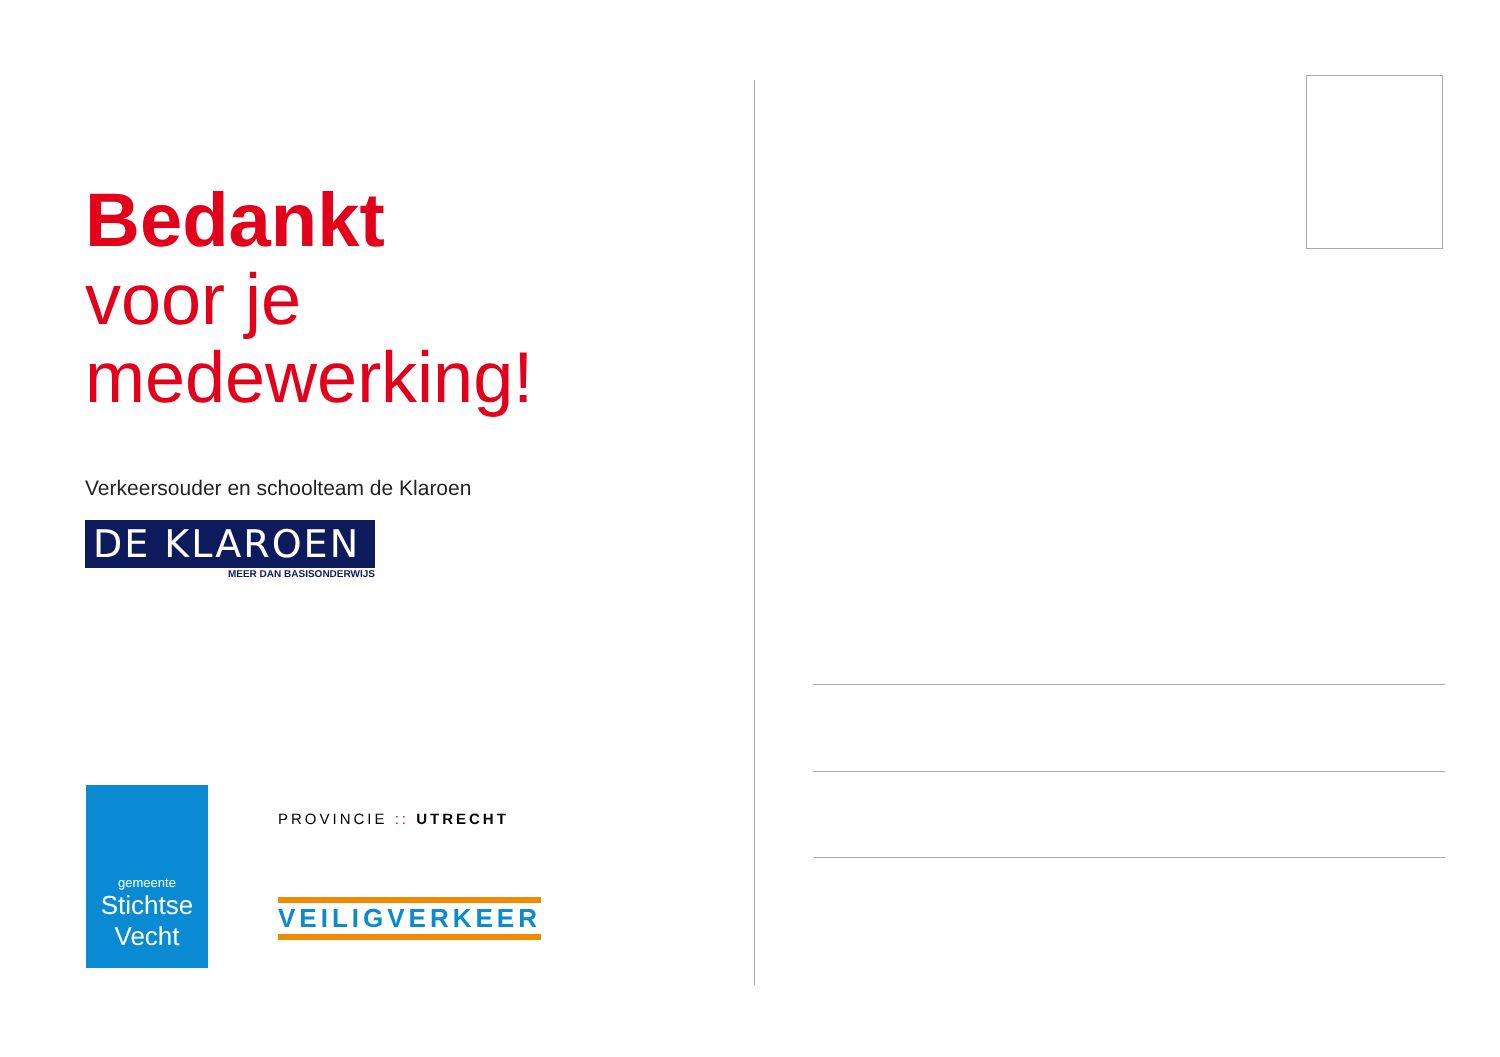Bedankt
voor je
medewerking!
Verkeersouder en schoolteam de Klaroen
DE KLAROEN
MEER DAN BASISONDERWIJS
gemeente
Stichtse Vecht
PROVINCIE :: UTRECHT
VEILIGVERKEER